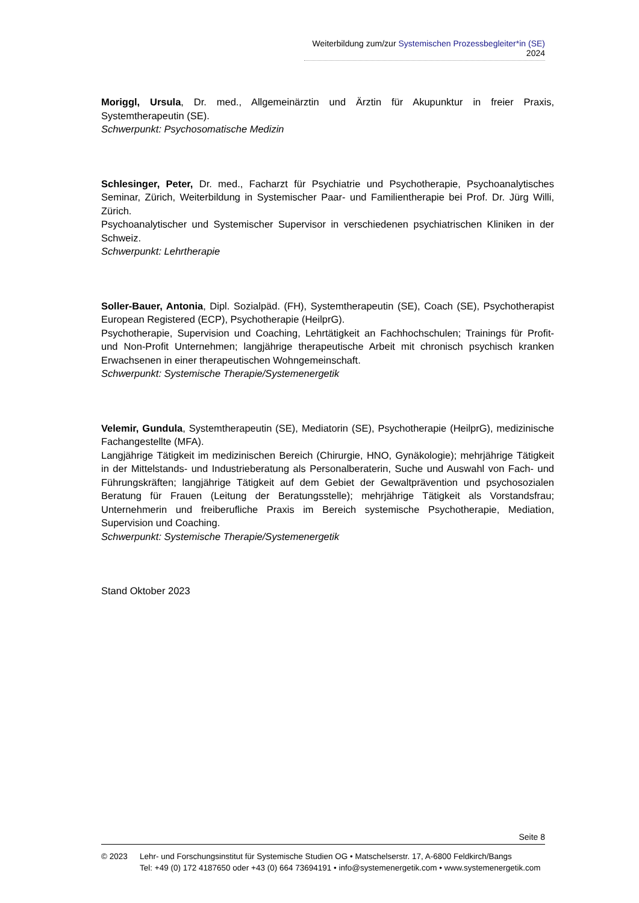Weiterbildung zum/zur Systemischen Prozessbegleiter*in (SE) 2024
Moriggl, Ursula, Dr. med., Allgemeinärztin und Ärztin für Akupunktur in freier Praxis, Systemtherapeutin (SE).
Schwerpunkt: Psychosomatische Medizin
Schlesinger, Peter, Dr. med., Facharzt für Psychiatrie und Psychotherapie, Psychoanalytisches Seminar, Zürich, Weiterbildung in Systemischer Paar- und Familientherapie bei Prof. Dr. Jürg Willi, Zürich.
Psychoanalytischer und Systemischer Supervisor in verschiedenen psychiatrischen Kliniken in der Schweiz.
Schwerpunkt: Lehrtherapie
Soller-Bauer, Antonia, Dipl. Sozialpäd. (FH), Systemtherapeutin (SE), Coach (SE), Psychotherapist European Registered (ECP), Psychotherapie (HeilprG).
Psychotherapie, Supervision und Coaching, Lehrtätigkeit an Fachhochschulen; Trainings für Profit- und Non-Profit Unternehmen; langjährige therapeutische Arbeit mit chronisch psychisch kranken Erwachsenen in einer therapeutischen Wohngemeinschaft.
Schwerpunkt: Systemische Therapie/Systemenergetik
Velemir, Gundula, Systemtherapeutin (SE), Mediatorin (SE), Psychotherapie (HeilprG), medizinische Fachangestellte (MFA).
Langjährige Tätigkeit im medizinischen Bereich (Chirurgie, HNO, Gynäkologie); mehrjährige Tätigkeit in der Mittelstands- und Industrieberatung als Personalberaterin, Suche und Auswahl von Fach- und Führungskräften; langjährige Tätigkeit auf dem Gebiet der Gewaltprävention und psychosozialen Beratung für Frauen (Leitung der Beratungsstelle); mehrjährige Tätigkeit als Vorstandsfrau; Unternehmerin und freiberufliche Praxis im Bereich systemische Psychotherapie, Mediation, Supervision und Coaching.
Schwerpunkt: Systemische Therapie/Systemenergetik
Stand Oktober 2023
Seite 8
© 2023 Lehr- und Forschungsinstitut für Systemische Studien OG • Matschelserstr. 17, A-6800 Feldkirch/Bangs
Tel: +49 (0) 172 4187650 oder +43 (0) 664 73694191 • info@systemenergetik.com • www.systemenergetik.com